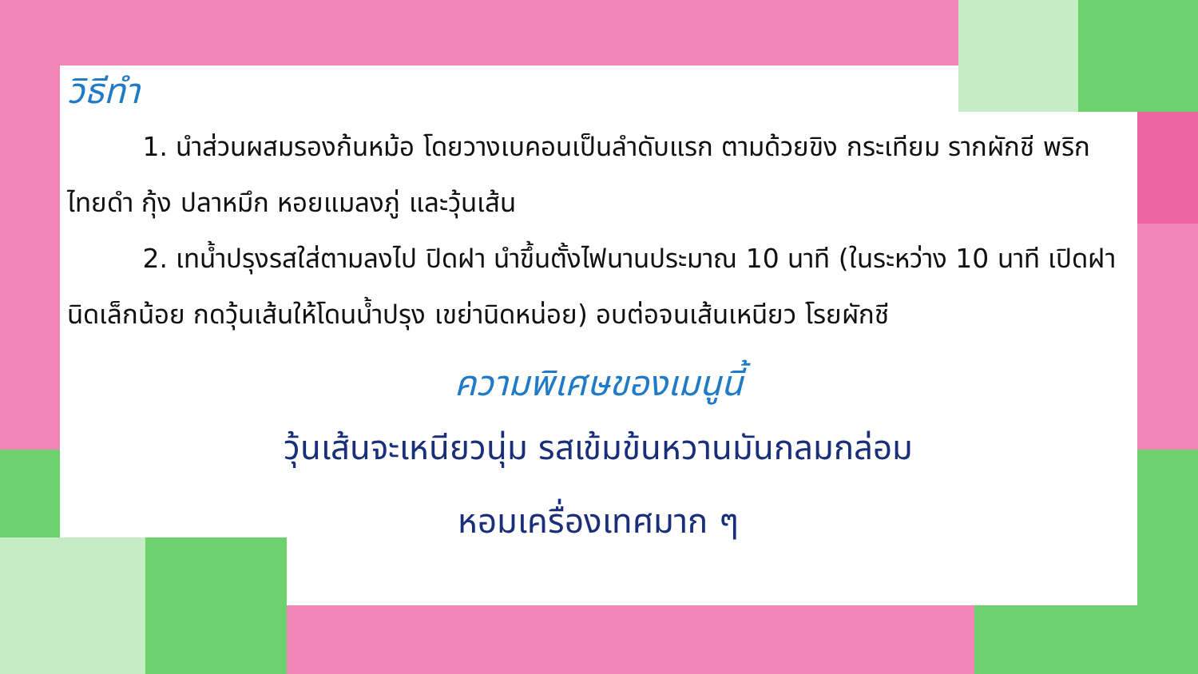วิธีทำ
1. นำส่วนผสมรองก้นหม้อ โดยวางเบคอนเป็นลำดับแรก ตามด้วยขิง กระเทียม รากผักชี พริกไทยดำ กุ้ง ปลาหมึก หอยแมลงภู่ และวุ้นเส้น
2. เทน้ำปรุงรสใส่ตามลงไป ปิดฝา นำขึ้นตั้งไฟนานประมาณ 10 นาที (ในระหว่าง 10 นาที เปิดฝานิดเล็กน้อย กดวุ้นเส้นให้โดนน้ำปรุง เขย่านิดหน่อย) อบต่อจนเส้นเหนียว โรยผักชี
ความพิเศษของเมนูนี้
วุ้นเส้นจะเหนียวนุ่ม รสเข้มข้นหวานมันกลมกล่อม
หอมเครื่องเทศมาก ๆ